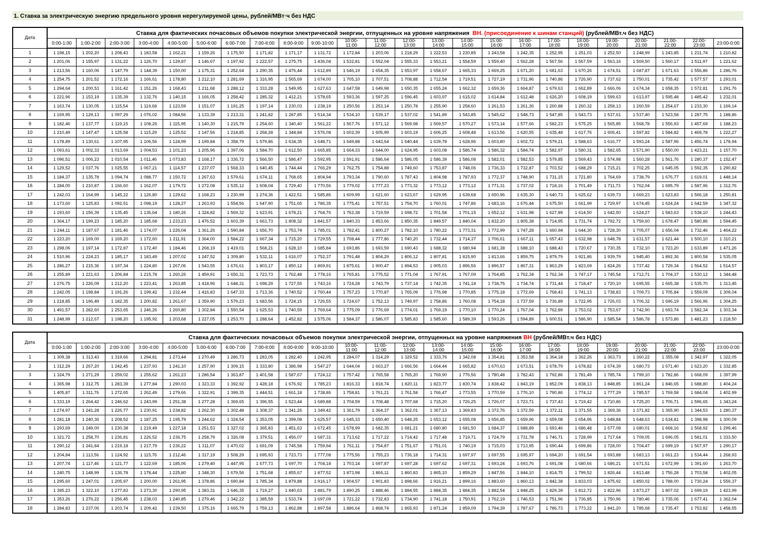1. Ставка за электрическую энергию предельного уровня нерегулируемой цены, рублей/МВт·ч без НДС
| Дата | Ставка для фактических почасовых объемов покупки электрической энергии, отпущенных на уровне напряжения ВН. (присоединение к шинам станций) (рублей/МВт.ч без НДС) | | | | | | | | | | | | | | | | | | | | | | | |
| --- | --- | --- | --- | --- | --- | --- | --- | --- | --- | --- | --- | --- | --- | --- | --- | --- | --- | --- | --- | --- | --- | --- | --- | --- |
| | 0:00-1:00 | 1:00-2:00 | 2:00-3:00 | 3:00-4:00 | 4:00-5:00 | 5:00-6:00 | 6:00-7:00 | 7:00-8:00 | 8:00-9:00 | 9:00-10:00 | 10:00- 11:00 | 11:00- 12:00 | 12:00- 13:00 | 13:00- 14:00 | 14:00- 15:00 | 15:00- 16:00 | 16:00- 17:00 | 17:00- 18:00 | 18:00- 19:00 | 19:00- 20:00 | 20:00- 21:00 | 21:00- 22:00 | 22:00- 23:00 | 23:00-0:00 |
| 1 | 1 198,15 | 1 202,20 | 1 208,43 | 1 183,58 | 1 162,21 | 1 159,26 | 1 175,50 | 1 171,82 | 1 171,17 | 1 131,72 | 1 172,84 | 1 203,06 | 1 218,29 | 1 222,53 | 1 230,85 | 1 243,58 | 1 242,35 | 1 252,95 | 1 251,03 | 1 252,50 | 1 248,99 | 1 243,85 | 1 231,74 | 1 210,82 |
| 2 | 1 201,06 | 1 155,97 | 1 131,22 | 1 126,70 | 1 129,87 | 1 146,67 | 1 197,92 | 1 222,57 | 1 275,75 | 1 436,04 | 1 532,81 | 1 552,04 | 1 555,33 | 1 553,21 | 1 554,59 | 1 559,40 | 1 562,28 | 1 567,56 | 1 567,59 | 1 563,16 | 1 569,50 | 1 560,17 | 1 511,97 | 1 221,62 |
| 3 | 1 213,56 | 1 160,06 | 1 147,79 | 1 144,39 | 1 150,00 | 1 175,31 | 1 252,64 | 1 290,35 | 1 476,44 | 1 612,89 | 1 646,19 | 1 654,35 | 1 653,97 | 1 658,67 | 1 665,33 | 1 669,25 | 1 671,20 | 1 681,63 | 1 670,26 | 1 674,51 | 1 687,87 | 1 671,63 | 1 556,86 | 1 286,76 |
| 4 | 1 254,75 | 1 201,52 | 1 172,16 | 1 166,61 | 1 178,80 | 1 212,10 | 1 281,69 | 1 316,95 | 1 565,69 | 1 674,00 | 1 705,10 | 1 707,51 | 1 708,88 | 1 712,54 | 1 719,51 | 1 727,19 | 1 731,96 | 1 740,86 | 1 726,90 | 1 737,62 | 1 750,01 | 1 735,42 | 1 577,57 | 1 293,01 |
| 5 | 1 294,64 | 1 200,53 | 1 161,42 | 1 151,26 | 1 168,43 | 1 211,68 | 1 288,12 | 1 333,28 | 1 549,95 | 1 627,63 | 1 647,58 | 1 649,98 | 1 650,35 | 1 655,24 | 1 662,32 | 1 659,36 | 1 664,87 | 1 679,63 | 1 662,89 | 1 666,06 | 1 674,34 | 1 658,35 | 1 572,81 | 1 291,76 |
| 6 | 1 221,96 | 1 153,19 | 1 135,39 | 1 132,76 | 1 140,15 | 1 166,05 | 1 258,42 | 1 285,32 | 1 412,21 | 1 578,65 | 1 593,36 | 1 597,25 | 1 596,45 | 1 603,97 | 1 615,02 | 1 614,84 | 1 612,48 | 1 626,20 | 1 608,19 | 1 599,63 | 1 613,97 | 1 595,48 | 1 485,42 | 1 232,01 |
| 7 | 1 163,74 | 1 130,05 | 1 115,54 | 1 119,68 | 1 123,59 | 1 151,07 | 1 191,25 | 1 197,14 | 1 230,03 | 1 238,19 | 1 250,56 | 1 253,14 | 1 250,78 | 1 255,90 | 1 258,60 | 1 261,53 | 1 261,36 | 1 260,88 | 1 260,32 | 1 258,13 | 1 260,59 | 1 254,67 | 1 233,30 | 1 169,14 |
| 8 | 1 169,95 | 1 129,13 | 1 097,29 | 1 076,02 | 1 084,56 | 1 133,39 | 1 213,31 | 1 241,82 | 1 287,85 | 1 514,34 | 1 534,10 | 1 539,17 | 1 537,02 | 1 541,89 | 1 543,85 | 1 545,62 | 1 548,73 | 1 547,85 | 1 543,73 | 1 537,61 | 1 537,40 | 1 523,58 | 1 287,75 | 1 188,86 |
| 9 | 1 182,46 | 1 137,77 | 1 119,15 | 1 108,26 | 1 115,95 | 1 140,30 | 1 215,79 | 1 254,60 | 1 340,40 | 1 561,22 | 1 567,76 | 1 571,12 | 1 569,98 | 1 569,57 | 1 570,27 | 1 573,14 | 1 577,66 | 1 582,23 | 1 575,25 | 1 565,85 | 1 568,78 | 1 556,93 | 1 457,69 | 1 188,23 |
| 10 | 1 210,49 | 1 147,47 | 1 125,58 | 1 115,29 | 1 125,52 | 1 147,56 | 1 214,85 | 1 268,28 | 1 344,84 | 1 576,08 | 1 602,39 | 1 605,99 | 1 603,19 | 1 606,25 | 1 608,48 | 1 613,56 | 1 620,55 | 1 635,48 | 1 617,76 | 1 606,41 | 1 597,82 | 1 584,82 | 1 469,78 | 1 222,27 |
| 11 | 1 178,89 | 1 130,61 | 1 107,95 | 1 106,56 | 1 124,99 | 1 199,84 | 1 358,79 | 1 579,86 | 1 634,35 | 1 648,71 | 1 649,88 | 1 643,64 | 1 640,44 | 1 639,78 | 1 628,96 | 1 603,80 | 1 602,72 | 1 579,21 | 1 588,63 | 1 616,77 | 1 593,24 | 1 587,96 | 1 456,74 | 1 178,94 |
| 12 | 1 093,61 | 1 002,33 | 1 013,69 | 1 004,53 | 1 101,23 | 1 205,96 | 1 397,06 | 1 584,70 | 1 612,50 | 1 665,85 | 1 664,33 | 1 644,00 | 1 624,95 | 1 603,08 | 1 586,74 | 1 586,32 | 1 584,74 | 1 582,97 | 1 580,31 | 1 582,65 | 1 571,90 | 1 550,00 | 1 423,21 | 1 157,70 |
| 13 | 1 096,51 | 1 006,23 | 1 010,54 | 1 011,46 | 1 073,83 | 1 168,17 | 1 336,72 | 1 566,50 | 1 586,47 | 1 592,95 | 1 591,91 | 1 586,64 | 1 586,05 | 1 586,39 | 1 586,08 | 1 582,01 | 1 582,53 | 1 579,85 | 1 569,43 | 1 574,98 | 1 560,28 | 1 561,76 | 1 280,37 | 1 152,47 |
| 14 | 1 129,52 | 1 037,76 | 1 025,55 | 1 067,21 | 1 114,57 | 1 237,07 | 1 568,33 | 1 640,45 | 1 744,44 | 1 766,29 | 1 762,75 | 1 754,88 | 1 749,60 | 1 753,87 | 1 748,06 | 1 736,33 | 1 732,87 | 1 703,52 | 1 688,29 | 1 715,21 | 1 702,25 | 1 645,05 | 1 592,35 | 1 290,82 |
| 15 | 1 184,37 | 1 135,78 | 1 094,74 | 1 088,77 | 1 150,72 | 1 267,63 | 1 579,61 | 1 674,11 | 1 768,65 | 1 804,94 | 1 793,34 | 1 790,60 | 1 787,43 | 1 804,98 | 1 787,93 | 1 772,37 | 1 748,90 | 1 731,15 | 1 721,80 | 1 764,69 | 1 738,79 | 1 676,77 | 1 619,01 | 1 448,14 |
| 16 | 1 284,00 | 1 210,87 | 1 166,60 | 1 162,07 | 1 179,72 | 1 272,08 | 1 535,12 | 1 608,04 | 1 729,40 | 1 770,56 | 1 779,02 | 1 777,23 | 1 773,32 | 1 773,12 | 1 773,12 | 1 771,31 | 1 737,02 | 1 718,16 | 1 701,49 | 1 711,73 | 1 762,04 | 1 695,79 | 1 587,96 | 1 312,76 |
| 17 | 1 242,03 | 1 164,99 | 1 145,22 | 1 126,80 | 1 129,62 | 1 168,23 | 1 230,99 | 1 274,36 | 1 422,51 | 1 585,86 | 1 609,99 | 1 621,60 | 1 623,67 | 1 629,95 | 1 639,68 | 1 650,96 | 1 635,30 | 1 640,73 | 1 625,62 | 1 639,73 | 1 669,23 | 1 623,83 | 1 566,18 | 1 250,81 |
| 18 | 1 173,60 | 1 125,83 | 1 092,51 | 1 098,19 | 1 128,27 | 1 263,93 | 1 554,56 | 1 647,90 | 1 751,65 | 1 786,35 | 1 775,41 | 1 757,51 | 1 754,70 | 1 760,01 | 1 747,86 | 1 683,16 | 1 676,44 | 1 675,50 | 1 661,99 | 1 729,97 | 1 674,45 | 1 624,24 | 1 642,59 | 1 347,32 |
| 19 | 1 193,60 | 1 156,39 | 1 135,45 | 1 136,64 | 1 180,26 | 1 324,82 | 1 569,32 | 1 623,91 | 1 678,21 | 1 764,76 | 1 762,38 | 1 719,59 | 1 698,72 | 1 701,58 | 1 701,15 | 1 652,12 | 1 631,98 | 1 627,89 | 1 614,50 | 1 642,50 | 1 624,27 | 1 583,63 | 1 538,10 | 1 244,43 |
| 20 | 1 364,17 | 1 199,23 | 1 185,20 | 1 185,68 | 1 233,23 | 1 476,52 | 1 603,39 | 1 663,73 | 1 808,32 | 1 841,57 | 1 840,33 | 1 853,66 | 1 850,35 | 1 849,57 | 1 840,04 | 1 832,20 | 1 805,38 | 1 714,95 | 1 731,74 | 1 792,72 | 1 759,60 | 1 678,47 | 1 580,86 | 1 594,45 |
| 21 | 1 244,11 | 1 187,67 | 1 181,46 | 1 174,07 | 1 226,04 | 1 361,26 | 1 590,84 | 1 656,70 | 1 753,74 | 1 785,01 | 1 782,41 | 1 800,27 | 1 782,10 | 1 780,22 | 1 773,31 | 1 772,99 | 1 747,28 | 1 660,94 | 1 644,30 | 1 728,30 | 1 705,07 | 1 656,04 | 1 732,46 | 1 464,22 |
| 22 | 1 223,20 | 1 169,00 | 1 169,20 | 1 172,60 | 1 211,91 | 1 364,00 | 1 584,22 | 1 667,34 | 1 715,20 | 1 729,55 | 1 708,44 | 1 777,86 | 1 740,20 | 1 732,44 | 1 714,37 | 1 706,61 | 1 667,11 | 1 657,43 | 1 632,98 | 1 648,78 | 1 631,57 | 1 621,44 | 1 500,10 | 1 310,21 |
| 23 | 1 298,06 | 1 197,14 | 1 172,87 | 1 172,40 | 1 184,46 | 1 268,19 | 1 419,01 | 1 568,21 | 1 628,10 | 1 685,84 | 1 693,86 | 1 693,59 | 1 690,43 | 1 688,32 | 1 680,94 | 1 681,38 | 1 688,10 | 1 688,43 | 1 720,67 | 1 730,35 | 1 732,10 | 1 723,20 | 1 633,89 | 1 471,26 |
| 24 | 1 510,96 | 1 224,23 | 1 185,17 | 1 183,49 | 1 207,02 | 1 247,52 | 1 309,80 | 1 532,11 | 1 616,07 | 1 752,37 | 1 791,48 | 1 804,29 | 1 806,12 | 1 807,81 | 1 815,90 | 1 813,66 | 1 859,75 | 1 879,79 | 1 921,86 | 1 939,79 | 1 945,40 | 1 892,36 | 1 800,58 | 1 535,05 |
| 25 | 1 286,27 | 1 215,36 | 1 197,34 | 1 224,80 | 1 267,06 | 1 543,55 | 1 676,61 | 1 803,17 | 1 850,12 | 1 869,91 | 1 875,61 | 1 900,47 | 1 894,53 | 1 905,03 | 1 896,56 | 1 896,57 | 1 867,31 | 1 863,29 | 1 823,69 | 1 824,26 | 1 737,42 | 1 729,34 | 1 564,52 | 1 514,57 |
| 26 | 1 255,89 | 1 221,63 | 1 206,84 | 1 215,78 | 1 260,26 | 1 459,91 | 1 656,31 | 1 723,73 | 1 762,48 | 1 778,16 | 1 765,81 | 1 775,52 | 1 771,04 | 1 767,91 | 1 767,09 | 1 764,85 | 1 762,34 | 1 762,34 | 1 747,17 | 1 745,54 | 1 712,71 | 1 704,37 | 1 530,12 | 1 344,48 |
| 27 | 1 276,75 | 1 226,09 | 1 212,20 | 1 223,41 | 1 263,85 | 1 418,96 | 1 648,31 | 1 698,29 | 1 727,55 | 1 743,16 | 1 724,28 | 1 743,79 | 1 737,14 | 1 742,35 | 1 741,18 | 1 738,75 | 1 734,74 | 1 731,44 | 1 718,47 | 1 720,10 | 1 695,55 | 1 665,38 | 1 535,70 | 1 313,45 |
| 28 | 1 242,05 | 1 198,84 | 1 191,26 | 1 199,42 | 1 232,44 | 1 416,83 | 1 647,33 | 1 713,36 | 1 740,52 | 1 760,44 | 1 757,23 | 1 770,87 | 1 765,09 | 1 776,98 | 1 770,85 | 1 775,18 | 1 772,69 | 1 768,43 | 1 741,13 | 1 738,83 | 1 709,73 | 1 705,84 | 1 559,09 | 1 309,04 |
| 29 | 1 218,85 | 1 196,49 | 1 182,35 | 1 200,82 | 1 261,67 | 1 359,90 | 1 579,23 | 1 683,56 | 1 724,15 | 1 726,55 | 1 724,67 | 1 752,13 | 1 749,97 | 1 758,86 | 1 760,08 | 1 754,18 | 1 737,59 | 1 736,89 | 1 722,95 | 1 726,03 | 1 706,32 | 1 696,19 | 1 566,96 | 1 304,25 |
| 30 | 1 491,57 | 1 282,60 | 1 253,65 | 1 246,26 | 1 260,80 | 1 302,84 | 1 550,54 | 1 625,53 | 1 740,59 | 1 769,64 | 1 775,09 | 1 776,69 | 1 774,01 | 1 769,19 | 1 770,10 | 1 770,24 | 1 767,04 | 1 762,89 | 1 753,02 | 1 753,67 | 1 742,90 | 1 693,74 | 1 582,34 | 1 303,34 |
| 31 | 1 248,99 | 1 212,67 | 1 198,20 | 1 195,92 | 1 203,68 | 1 227,05 | 1 253,70 | 1 288,64 | 1 452,82 | 1 575,06 | 1 584,37 | 1 586,07 | 1 585,83 | 1 585,60 | 1 589,39 | 1 593,26 | 1 594,89 | 1 600,51 | 1 586,90 | 1 585,54 | 1 586,78 | 1 573,86 | 1 481,23 | 1 218,50 |
| Дата | Ставка для фактических почасовых объемов покупки электрической энергии, отпущенных на уровне напряжения ВН (рублей/МВт.ч без НДС) | | | | | | | | | | | | | | | | | | | | | | | |
| --- | --- | --- | --- | --- | --- | --- | --- | --- | --- | --- | --- | --- | --- | --- | --- | --- | --- | --- | --- | --- | --- | --- | --- | --- |
| | 0:00-1:00 | 1:00-2:00 | 2:00-3:00 | 3:00-4:00 | 4:00-5:00 | 5:00-6:00 | 6:00-7:00 | 7:00-8:00 | 8:00-9:00 | 9:00-10:00 | 10:00- 11:00 | 11:00- 12:00 | 12:00- 13:00 | 13:00- 14:00 | 14:00- 15:00 | 15:00- 16:00 | 16:00- 17:00 | 17:00- 18:00 | 18:00- 19:00 | 19:00- 20:00 | 20:00- 21:00 | 21:00- 22:00 | 22:00- 23:00 | 23:00-0:00 |
| 1 | 1 309,38 | 1 313,43 | 1 319,66 | 1 294,81 | 1 273,44 | 1 270,49 | 1 286,73 | 1 283,05 | 1 282,40 | 1 242,95 | 1 284,07 | 1 314,29 | 1 329,52 | 1 333,76 | 1 342,08 | 1 354,81 | 1 353,58 | 1 364,18 | 1 362,26 | 1 363,73 | 1 360,22 | 1 355,08 | 1 342,97 | 1 322,05 |
| 2 | 1 312,29 | 1 267,20 | 1 242,45 | 1 237,93 | 1 241,10 | 1 257,90 | 1 309,15 | 1 333,80 | 1 386,98 | 1 547,27 | 1 644,04 | 1 663,27 | 1 666,56 | 1 664,44 | 1 665,82 | 1 670,63 | 1 673,51 | 1 678,79 | 1 678,82 | 1 674,39 | 1 680,73 | 1 671,40 | 1 623,20 | 1 332,85 |
| 3 | 1 324,79 | 1 271,29 | 1 259,02 | 1 255,62 | 1 261,23 | 1 286,54 | 1 363,87 | 1 401,58 | 1 587,67 | 1 724,12 | 1 757,42 | 1 765,58 | 1 765,20 | 1 769,90 | 1 776,56 | 1 780,48 | 1 782,43 | 1 792,86 | 1 781,49 | 1 785,74 | 1 799,10 | 1 782,86 | 1 668,09 | 1 397,99 |
| 4 | 1 365,98 | 1 312,75 | 1 283,39 | 1 277,84 | 1 290,03 | 1 323,33 | 1 392,92 | 1 428,18 | 1 676,92 | 1 785,23 | 1 816,33 | 1 818,74 | 1 820,11 | 1 823,77 | 1 830,74 | 1 838,42 | 1 843,19 | 1 852,09 | 1 838,13 | 1 848,85 | 1 861,24 | 1 846,65 | 1 688,80 | 1 404,24 |
| 5 | 1 405,87 | 1 311,76 | 1 272,65 | 1 262,49 | 1 279,66 | 1 322,91 | 1 399,35 | 1 444,51 | 1 661,18 | 1 738,86 | 1 758,81 | 1 761,21 | 1 761,58 | 1 766,47 | 1 773,55 | 1 770,59 | 1 776,10 | 1 790,86 | 1 774,12 | 1 777,29 | 1 785,57 | 1 769,58 | 1 684,04 | 1 402,99 |
| 6 | 1 333,19 | 1 264,42 | 1 246,62 | 1 243,99 | 1 251,38 | 1 277,28 | 1 369,65 | 1 396,55 | 1 523,44 | 1 689,88 | 1 704,59 | 1 708,48 | 1 707,68 | 1 715,20 | 1 726,25 | 1 726,07 | 1 723,71 | 1 737,43 | 1 719,42 | 1 710,86 | 1 725,20 | 1 706,71 | 1 596,65 | 1 343,24 |
| 7 | 1 274,97 | 1 241,28 | 1 226,77 | 1 230,91 | 1 234,82 | 1 262,30 | 1 302,48 | 1 308,37 | 1 341,26 | 1 349,42 | 1 361,79 | 1 364,37 | 1 362,01 | 1 367,13 | 1 369,83 | 1 372,76 | 1 372,59 | 1 372,11 | 1 371,55 | 1 369,36 | 1 371,82 | 1 365,90 | 1 344,53 | 1 280,37 |
| 8 | 1 281,18 | 1 240,36 | 1 208,52 | 1 187,25 | 1 195,79 | 1 244,62 | 1 324,54 | 1 353,05 | 1 399,08 | 1 625,57 | 1 645,33 | 1 650,40 | 1 648,25 | 1 653,12 | 1 655,08 | 1 656,85 | 1 659,96 | 1 659,08 | 1 654,96 | 1 648,84 | 1 648,63 | 1 634,81 | 1 398,98 | 1 300,09 |
| 9 | 1 293,69 | 1 249,00 | 1 230,38 | 1 219,49 | 1 227,18 | 1 251,53 | 1 327,02 | 1 365,83 | 1 451,63 | 1 672,45 | 1 678,99 | 1 682,35 | 1 681,21 | 1 680,80 | 1 681,50 | 1 684,37 | 1 688,89 | 1 693,46 | 1 686,48 | 1 677,08 | 1 680,01 | 1 668,16 | 1 568,92 | 1 299,46 |
| 10 | 1 321,72 | 1 258,70 | 1 236,81 | 1 226,52 | 1 236,75 | 1 258,79 | 1 326,08 | 1 379,51 | 1 456,07 | 1 687,31 | 1 713,62 | 1 717,22 | 1 714,42 | 1 717,48 | 1 719,71 | 1 724,79 | 1 731,78 | 1 746,71 | 1 728,99 | 1 717,64 | 1 709,05 | 1 696,05 | 1 581,01 | 1 333,50 |
| 11 | 1 290,12 | 1 241,84 | 1 219,18 | 1 217,79 | 1 236,22 | 1 311,07 | 1 470,02 | 1 691,09 | 1 745,58 | 1 759,94 | 1 761,11 | 1 754,87 | 1 751,67 | 1 751,01 | 1 740,19 | 1 715,03 | 1 713,95 | 1 690,44 | 1 699,86 | 1 728,00 | 1 704,47 | 1 699,19 | 1 567,97 | 1 290,17 |
| 12 | 1 204,84 | 1 113,56 | 1 124,92 | 1 115,76 | 1 212,46 | 1 317,19 | 1 508,29 | 1 695,93 | 1 723,73 | 1 777,08 | 1 775,56 | 1 755,23 | 1 736,18 | 1 714,31 | 1 697,97 | 1 697,55 | 1 695,97 | 1 694,20 | 1 691,54 | 1 693,88 | 1 683,13 | 1 661,23 | 1 534,44 | 1 268,93 |
| 13 | 1 207,74 | 1 117,46 | 1 121,77 | 1 122,69 | 1 185,06 | 1 279,40 | 1 447,95 | 1 677,73 | 1 697,70 | 1 704,18 | 1 703,14 | 1 697,87 | 1 697,28 | 1 697,62 | 1 697,31 | 1 693,24 | 1 693,76 | 1 691,08 | 1 680,66 | 1 686,21 | 1 671,51 | 1 672,99 | 1 391,60 | 1 263,70 |
| 14 | 1 240,75 | 1 148,99 | 1 136,78 | 1 178,44 | 1 225,80 | 1 348,30 | 1 679,56 | 1 751,68 | 1 855,67 | 1 877,52 | 1 873,98 | 1 866,11 | 1 860,83 | 1 865,10 | 1 859,29 | 1 847,56 | 1 844,10 | 1 814,75 | 1 799,52 | 1 826,44 | 1 813,48 | 1 756,28 | 1 703,58 | 1 402,05 |
| 15 | 1 295,60 | 1 247,01 | 1 205,97 | 1 200,00 | 1 261,95 | 1 378,86 | 1 690,84 | 1 785,34 | 1 879,88 | 1 916,17 | 1 904,57 | 1 901,83 | 1 898,66 | 1 916,21 | 1 899,16 | 1 883,60 | 1 860,13 | 1 842,38 | 1 833,03 | 1 875,92 | 1 850,02 | 1 788,00 | 1 730,24 | 1 559,37 |
| 16 | 1 395,23 | 1 322,10 | 1 277,83 | 1 273,30 | 1 290,95 | 1 383,31 | 1 646,35 | 1 719,27 | 1 840,63 | 1 881,79 | 1 890,25 | 1 888,46 | 1 884,55 | 1 884,35 | 1 884,35 | 1 882,54 | 1 848,25 | 1 829,39 | 1 812,72 | 1 822,96 | 1 873,27 | 1 807,02 | 1 699,19 | 1 423,99 |
| 17 | 1 353,26 | 1 276,22 | 1 256,45 | 1 238,03 | 1 240,85 | 1 279,46 | 1 342,22 | 1 385,59 | 1 533,74 | 1 697,09 | 1 721,22 | 1 732,83 | 1 734,90 | 1 741,18 | 1 750,91 | 1 762,19 | 1 746,53 | 1 751,96 | 1 736,85 | 1 750,96 | 1 780,46 | 1 735,06 | 1 677,41 | 1 362,04 |
| 18 | 1 284,83 | 1 237,06 | 1 203,74 | 1 209,42 | 1 239,50 | 1 375,16 | 1 665,79 | 1 759,13 | 1 862,88 | 1 897,58 | 1 886,64 | 1 868,74 | 1 865,93 | 1 871,24 | 1 859,09 | 1 794,39 | 1 787,67 | 1 786,73 | 1 773,22 | 1 841,20 | 1 785,68 | 1 735,47 | 1 753,82 | 1 458,55 |